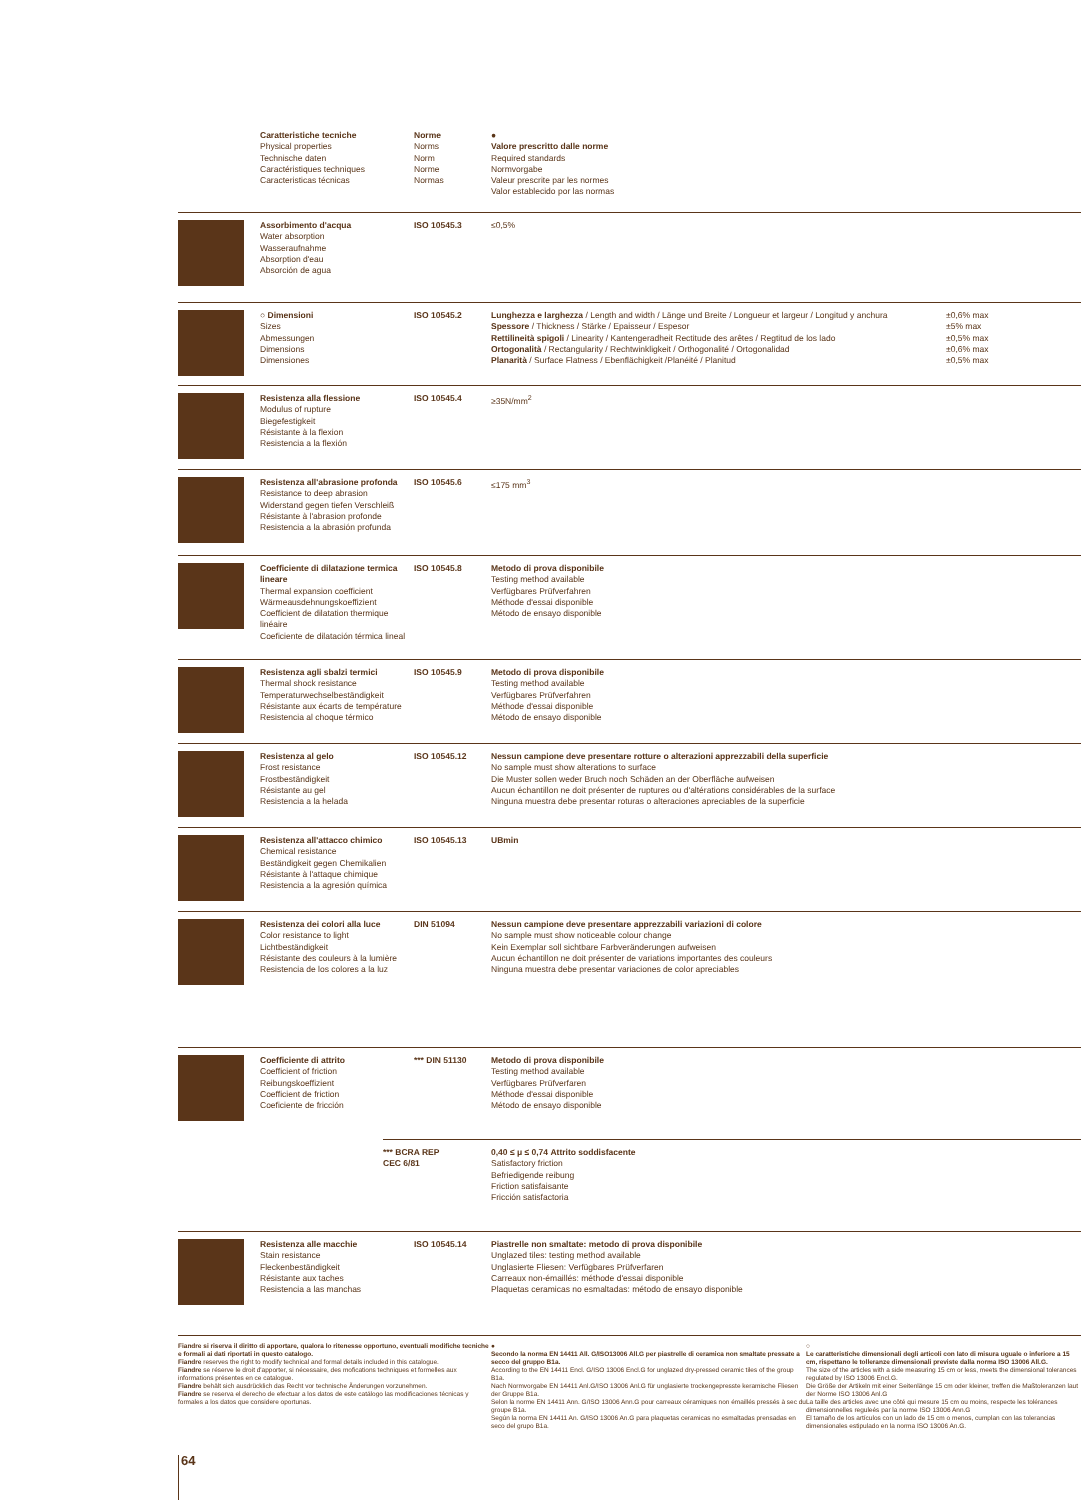Caratteristiche tecniche
Physical properties
Technische daten
Caractéristiques techniques
Caracteristicas técnicas
Norme
Norms
Norm
Norme
Normas
●
Valore prescritto dalle norme
Required standards
Normvorgabe
Valeur prescrite par les normes
Valor establecido por las normas
Assorbimento d'acqua
Water absorption
Wasseraufnahme
Absorption d'eau
Absorción de agua
ISO 10545.3
≤0,5%
○ Dimensioni
Sizes
Abmessungen
Dimensions
Dimensiones
ISO 10545.2
Lunghezza e larghezza / Length and width / Länge und Breite / Longueur et largeur / Longitud y anchura ±0,6% max
Spessore / Thickness / Stärke / Epaisseur / Espesor ±5% max
Rettilineità spigoli / Linearity / Kantengeradheit Rectitude des arêtes / Regtitud de los lado ±0,5% max
Ortogonalità / Rectangularity / Rechtwinkligkeit / Orthogonalité / Ortogonalidad ±0,6% max
Planarità / Surface Flatness / Ebenflächigkeit /Planéité / Planitud ±0,5% max
Resistenza alla flessione
Modulus of rupture
Biegefestigkeit
Résistante à la flexion
Resistencia a la flexión
ISO 10545.4
≥35N/mm<sup>2</sup>
Resistenza all'abrasione profonda
Resistance to deep abrasion
Widerstand gegen tiefen Verschleiß
Résistante à l'abrasion profonde
Resistencia a la abrasión profunda
ISO 10545.6
≤175 mm<sup>3</sup>
Coefficiente di dilatazione termica lineare
Thermal expansion coefficient
Wärmeausdehnungskoeffizient
Coefficient de dilatation thermique linéaire
Coeficiente de dilatación térmica lineal
ISO 10545.8
Metodo di prova disponibile
Testing method available
Verfügbares Prüfverfahren
Méthode d'essai disponible
Método de ensayo disponible
Resistenza agli sbalzi termici
Thermal shock resistance
Temperaturwechselbeständigkeit
Résistante aux écarts de température
Resistencia al choque térmico
ISO 10545.9
Metodo di prova disponibile
Testing method available
Verfügbares Prüfverfahren
Méthode d'essai disponible
Método de ensayo disponible
Resistenza al gelo
Frost resistance
Frostbeständigkeit
Résistante au gel
Resistencia a la helada
ISO 10545.12
Nessun campione deve presentare rotture o alterazioni apprezzabili della superficie
No sample must show alterations to surface
Die Muster sollen weder Bruch noch Schäden an der Oberfläche aufweisen
Aucun échantillon ne doit présenter de ruptures ou d'altérations considérables de la surface
Ninguna muestra debe presentar roturas o alteraciones apreciables de la superficie
Resistenza all'attacco chimico
Chemical resistance
Beständigkeit gegen Chemikalien
Résistante à l'attaque chimique
Resistencia a la agresión química
ISO 10545.13
UBmin
Resistenza dei colori alla luce
Color resistance to light
Lichtbeständigkeit
Résistante des couleurs à la lumière
Resistencia de los colores a la luz
DIN 51094
Nessun campione deve presentare apprezzabili variazioni di colore
No sample must show noticeable colour change
Kein Exemplar soll sichtbare Farbveränderungen aufweisen
Aucun échantillon ne doit présenter de variations importantes des couleurs
Ninguna muestra debe presentar variaciones de color apreciables
Coefficiente di attrito
Coefficient of friction
Reibungskoeffizient
Coefficient de friction
Coeficiente de fricción
*** DIN 51130
Metodo di prova disponibile
Testing method available
Verfügbares Prüfverfaren
Méthode d'essai disponible
Método de ensayo disponible
*** BCRA REP
CEC 6/81
0,40 ≤ μ ≤ 0,74 Attrito soddisfacente
Satisfactory friction
Befriedigende reibung
Friction satisfaisante
Fricción satisfactoria
Resistenza alle macchie
Stain resistance
Fleckenbeständigkeit
Résistante aux taches
Resistencia a las manchas
ISO 10545.14
Piastrelle non smaltate: metodo di prova disponibile
Unglazed tiles: testing method available
Unglasierte Fliesen: Verfügbares Prüfverfaren
Carreaux non-émaillés: méthode d'essai disponible
Plaquetas ceramicas no esmaltadas: método de ensayo disponible
Fiandre si riserva il diritto di apportare, qualora lo ritenesse opportuno, eventuali modifiche tecniche e formali ai dati riportati in questo catalogo.
Fiandre reserves the right to modify technical and formal details included in this catalogue.
Fiandre se réserve le droit d'apporter, si nécessaire, des mofications techniques et formelles aux informations présentes en ce catalogue.
Fiandre behält sich ausdrücklich das Recht vor technische Änderungen vorzunehmen.
Fiandre se reserva el derecho de efectuar a los datos de este catálogo las modificaciones técnicas y formales a los datos que considere oportunas.
●
Secondo la norma EN 14411 All. G/ISO13006 All.G per piastrelle di ceramica non smaltate pressate a secco del gruppo B1a.
According to the EN 14411 Encl. G/ISO 13006 Encl.G for unglazed dry-pressed ceramic tiles of the group B1a.
Nach Normvorgabe EN 14411 Anl.G/ISO 13006 Anl.G für unglasierte trockengepresste keramische Fliesen der Gruppe B1a.
Selon la norme EN 14411 Ann. G/ISO 13006 Ann.G pour carreaux céramiques non émaillés pressés à sec du groupe B1a.
Según la norma EN 14411 An. G/ISO 13006 An.G para plaquetas ceramicas no esmaltadas prensadas en seco del grupo B1a.
○
Le caratteristiche dimensionali degli articoli con lato di misura uguale o inferiore a 15 cm, rispettano le tolleranze dimensionali previste dalla norma ISO 13006 All.G.
The size of the articles with a side measuring 15 cm or less, meets the dimensional tolerances regulated by ISO 13006 Encl.G.
Die Größe der Artikeln mit einer Seitenlänge 15 cm oder kleiner, treffen die Maßtoleranzen laut der Norme ISO 13006 Anl.G
La taille des articles avec une côté qui mesure 15 cm ou moins, respecte les tolérances dimensionnelles reguleés par la norme ISO 13006 Ann.G
El tamaño de los artículos con un lado de 15 cm o menos, cumplan con las tolerancias dimensionales estipulado en la norma ISO 13006 An.G.
64